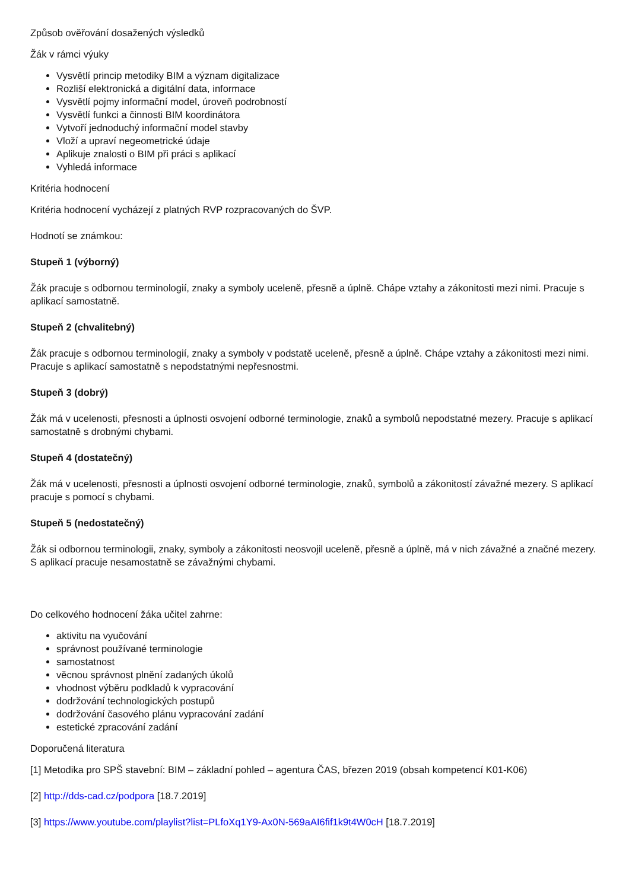Způsob ověřování dosažených výsledků
Žák v rámci výuky
Vysvětlí princip metodiky BIM a význam digitalizace
Rozliší elektronická a digitální data, informace
Vysvětlí pojmy informační model, úroveň podrobností
Vysvětlí funkci a činnosti BIM koordinátora
Vytvoří jednoduchý informační model stavby
Vloží a upraví negeometrické údaje
Aplikuje znalosti o BIM při práci s aplikací
Vyhledá informace
Kritéria hodnocení
Kritéria hodnocení vycházejí z platných RVP rozpracovaných do ŠVP.
Hodnotí se známkou:
Stupeň 1 (výborný)
Žák pracuje s odbornou terminologií, znaky a symboly uceleně, přesně a úplně. Chápe vztahy a zákonitosti mezi nimi. Pracuje s aplikací samostatně.
Stupeň 2 (chvalitebný)
Žák pracuje s odbornou terminologií, znaky a symboly v podstatě uceleně, přesně a úplně. Chápe vztahy a zákonitosti mezi nimi. Pracuje s aplikací samostatně s nepodstatnými nepřesnostmi.
Stupeň 3 (dobrý)
Žák má v ucelenosti, přesnosti a úplnosti osvojení odborné terminologie, znaků a symbolů nepodstatné mezery. Pracuje s aplikací samostatně s drobnými chybami.
Stupeň 4 (dostatečný)
Žák má v ucelenosti, přesnosti a úplnosti osvojení odborné terminologie, znaků, symbolů a zákonitostí závažné mezery. S aplikací pracuje s pomocí s chybami.
Stupeň 5 (nedostatečný)
Žák si odbornou terminologii, znaky, symboly a zákonitosti neosvojil uceleně, přesně a úplně, má v nich závažné a značné mezery. S aplikací pracuje nesamostatně se závažnými chybami.
Do celkového hodnocení žáka učitel zahrne:
aktivitu na vyučování
správnost používané terminologie
samostatnost
věcnou správnost plnění zadaných úkolů
vhodnost výběru podkladů k vypracování
dodržování technologických postupů
dodržování časového plánu vypracování zadání
estetické zpracování zadání
Doporučená literatura
[1] Metodika pro SPŠ stavební: BIM – základní pohled – agentura ČAS, březen 2019 (obsah kompetencí K01-K06)
[2] http://dds-cad.cz/podpora [18.7.2019]
[3] https://www.youtube.com/playlist?list=PLfoXq1Y9-Ax0N-569aAI6fif1k9t4W0cH [18.7.2019]